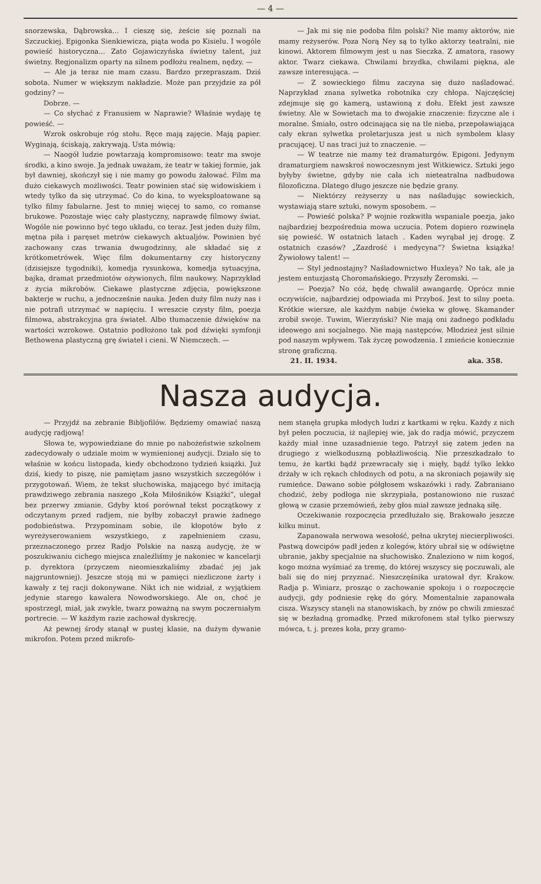— 4 —
snorzewska, Dąbrowska... I cieszę się, żeście się poznali na Szczuckiej. Epigonka Sienkiewicza, piąta woda po Kisielu. I wogóle powieść historyczna... Zato Gojawiczyńska świetny talent, już świetny. Regjonalizm oparty na silnem podłożu realnem, nędzy. —
— Ale ja teraz nie mam czasu. Bardzo przepraszam. Dziś sobota. Numer w większym nakładzie. Może pan przyjdzie za pół godziny? —
Dobrze. —
— Co słychać z Franusiem w Naprawie? Właśnie wydaję tę powieść. —
Wzrok oskrobuje róg stołu. Ręce mają zajęcie. Mają papier. Wyginają, ściskają, zakrywają. Usta mówią:
— Naogół ludzie powtarzają kompromisowo: teatr ma swoje środki, a kino swoje. Ja jednak uważam, że teatr w takiej formie, jak był dawniej, skończył się i nie mamy go powodu żałować. Film ma dużo ciekawych możliwości. Teatr powinien stać się widowiskiem i wtedy tylko da się utrzymać. Co do kina, to wyeksploatowane są tylko filmy fabularne. Jest to mniej więcej to samo, co romanse brukowe. Pozostaje więc cały plastyczny, naprawdę filmowy świat. Wogóle nie powinno być tego układu, co teraz. Jest jeden duży film, mętna piła i paręset metrów ciekawych aktualjów. Powinien być zachowany czas trwania dwugodzinny, ale składać się z krótkometrówek. Więc film dokumentarny czy historyczny (dzisiejsze tygodniki), komedja rysunkowa, komedja sytuacyjna, bajka, dramat przedmiotów ożywionych, film naukowy. Naprzykład z życia mikrobów. Ciekawe plastyczne zdjęcia, powiększone bakterje w ruchu, a jednocześnie nauka. Jeden duży film nuży nas i nie potrafi utrzymać w napięciu. I wreszcie czysty film, poezja filmowa, abstrakcyjna gra świateł. Albo tłumaczenie dźwięków na wartości wzrokowe. Ostatnio podłożono tak pod dźwięki symfonji Bethowena plastyczną grę świateł i cieni. W Niemczech. —
— Jak mi się nie podoba film polski? Nie mamy aktorów, nie mamy reżyserów. Poza Norą Ney są to tylko aktorzy teatralni, nie kinowi. Aktorem filmowym jest u nas Sieczka. Z amatora, rasowy aktor. Twarz ciekawa. Chwilami brzydka, chwilami piękna, ale zawsze interesująca. —
— Z sowieckiego filmu zaczyna się dużo naśladować. Naprzykład znana sylwetka robotnika czy chłopa. Najczęściej zdejmuje się go kamerą, ustawioną z dołu. Efekt jest zawsze świetny. Ale w Sowietach ma to dwojakie znaczenie: fizyczne ale i moralne. Śmiało, ostro odcinająca się na tle nieba, przepoławiająca cały ekran sylwetka proletarjusza jest u nich symbolem klasy pracującej. U nas traci już to znaczenie. —
— W teatrze nie mamy też dramaturgów. Epigoni. Jedynym dramaturgiem nawskroś nowoczesnym jest Witkiewicz. Sztuki jego byłyby świetne, gdyby nie cała ich nieteatralna nadbudowa filozoficzna. Dlatego długo jeszcze nie będzie grany.
— Niektórzy reżyserzy u nas naśladując sowieckich, wystawiają stare sztuki, nowym sposobem. —
— Powieść polska? P wojnie rozkwitła wspaniale poezja, jako najbardziej bezpośrednia mowa uczucia. Potem dopiero rozwinęła się powieść. W ostatnich latach . Kaden wyrąbał jej drogę. Z ostatnich czasów? „Zazdrość i medycyna”? Świetna książka! Żywiołowy talent! —
— Styl jednostajny? Naśladownictwo Huxleya? No tak, ale ja jestem entuzjastą Choromańskiego. Przyszły Żeromski. —
— Poezja? No cóż, będę chwalił awangardę. Oprócz mnie oczywiście, najbardziej odpowiada mi Przyboś. Jest to silny poeta. Krótkie wiersze, ale każdym nabije ćwieka w głowę. Skamander zrobił swoje. Tuwim, Wierzyński? Nie mają oni żadnego podkładu ideowego ani socjalnego. Nie mają następców. Młodzież jest silnie pod naszym wpływem. Tak życzę powodzenia. I zmieńcie koniecznie stronę graficzną.
21. II. 1934. aka. 358.
Nasza audycja.
— Przyjdź na zebranie Bibljofilów. Będziemy omawiać naszą audycję radjową!
Słowa te, wypowiedziane do mnie po nabożeństwie szkolnem zadecydowały o udziale moim w wymienionej audycji. Działo się to właśnie w końcu listopada, kiedy obchodzono tydzień książki. Już dziś, kiedy to piszę, nie pamiętam jasno wszystkich szczegółów i przygotowań. Wiem, że tekst słuchowiska, mającego być imitacją prawdziwego zebrania naszego „Koła Miłośników Książki”, ulegał bez przerwy zmianie. Gdyby ktoś porównał tekst początkowy z odczytanym przed radjem, nie byłby zobaczył prawie żadnego podobieństwa. Przypominam sobie, ile kłopotów było z wyreżyserowaniem wszystkiego, z zapełnieniem czasu, przeznaczonego przez Radjo Polskie na naszą audycję, że w poszukiwaniu cichego miejsca znaleźliśmy je nakoniec w kancelarji p. dyrektora (przyczem nieomieszkaliśmy zbadać jej jak najgruntowniej). Jeszcze stoją mi w pamięci niezliczone żarty i kawały z tej racji dokonywane. Nikt ich nie widział, z wyjątkiem jedynie starego kawalera Nowodworskiego. Ale on, choć je spostrzegł, miał, jak zwykle, twarz poważną na swym poczerniałym portrecie. — W każdym razie zachował dyskrecję.
Aż pewnej środy stanął w pustej klasie, na dużym dywanie mikrofon. Potem przed mikrofo-
nem stanęła grupka młodych ludzi z kartkami w ręku. Każdy z nich był pełen poczucia, iż najlepiej wie, jak do radja mówić, przyczem każdy miał inne uzasadnienie tego. Patrzył się zatem jeden na drugiego z wielkoduszną pobłażliwością. Nie przeszkadzało to temu, że kartki bądź przewracały się i mięły, bądź tylko lekko drżały w ich rękach chłodnych od potu, a na skroniach pojawiły się rumieńce. Dawano sobie półgłosem wskazówki i rady. Zabraniano chodzić, żeby podłoga nie skrzypiała, postanowiono nie ruszać głową w czasie przemówień, żeby głos miał zawsze jednaką siłę.
Oczekiwanie rozpoczęcia przedłużało się. Brakowało jeszcze kilku minut.
Zapanowała nerwowa wesołość, pełna ukrytej niecierpliwości. Pastwą dowcipów padł jeden z kolegów, który ubrał się w odświętne ubranie, jakby specjalnie na słuchowisko. Znaleziono w nim kogoś, kogo można wyśmiać za tremę, do której wszyscy się poczuwali, ale bali się do niej przyznać. Nieszczęśnika uratował dyr. Krakow. Radja p. Winiarz, prosząc o zachowanie spokoju i o rozpoczęcie audycji, gdy podniesie rękę do góry. Momentalnie zapanowała cisza. Wszyscy stanęli na stanowiskach, by znów po chwili zmieszać się w bezładną gromadkę. Przed mikrofonem stał tylko pierwszy mówca, t. j. prezes koła, przy gramo-